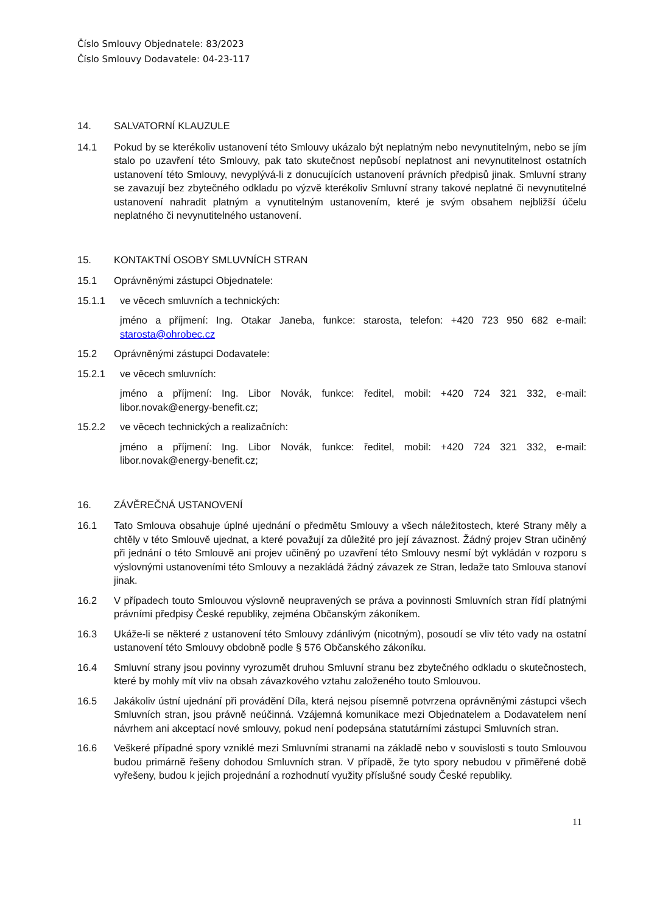Číslo Smlouvy Objednatele: 83/2023
Číslo Smlouvy Dodavatele: 04-23-117
14. SALVATORNÍ KLAUZULE
14.1 Pokud by se kterékoliv ustanovení této Smlouvy ukázalo být neplatným nebo nevynutitelným, nebo se jím stalo po uzavření této Smlouvy, pak tato skutečnost nepůsobí neplatnost ani nevynutitelnost ostatních ustanovení této Smlouvy, nevyplývá-li z donucujících ustanovení právních předpisů jinak. Smluvní strany se zavazují bez zbytečného odkladu po výzvě kterékoliv Smluvní strany takové neplatné či nevynutitelné ustanovení nahradit platným a vynutitelným ustanovením, které je svým obsahem nejbližší účelu neplatného či nevynutitelného ustanovení.
15. KONTAKTNÍ OSOBY SMLUVNÍCH STRAN
15.1 Oprávněnými zástupci Objednatele:
15.1.1 ve věcech smluvních a technických:
jméno a příjmení: Ing. Otakar Janeba, funkce: starosta, telefon: +420 723 950 682 e-mail: starosta@ohrobec.cz
15.2 Oprávněnými zástupci Dodavatele:
15.2.1 ve věcech smluvních:
jméno a příjmení: Ing. Libor Novák, funkce: ředitel, mobil: +420 724 321 332, e-mail: libor.novak@energy-benefit.cz;
15.2.2 ve věcech technických a realizačních:
jméno a příjmení: Ing. Libor Novák, funkce: ředitel, mobil: +420 724 321 332, e-mail: libor.novak@energy-benefit.cz;
16. ZÁVĚREČNÁ USTANOVENÍ
16.1 Tato Smlouva obsahuje úplné ujednání o předmětu Smlouvy a všech náležitostech, které Strany měly a chtěly v této Smlouvě ujednat, a které považují za důležité pro její závaznost. Žádný projev Stran učiněný při jednání o této Smlouvě ani projev učiněný po uzavření této Smlouvy nesmí být vykládán v rozporu s výslovnými ustanoveními této Smlouvy a nezakládá žádný závazek ze Stran, ledaže tato Smlouva stanoví jinak.
16.2 V případech touto Smlouvou výslovně neupravených se práva a povinnosti Smluvních stran řídí platnými právními předpisy České republiky, zejména Občanským zákoníkem.
16.3 Ukáže-li se některé z ustanovení této Smlouvy zdánlivým (nicotným), posoudí se vliv této vady na ostatní ustanovení této Smlouvy obdobně podle § 576 Občanského zákoníku.
16.4 Smluvní strany jsou povinny vyrozumět druhou Smluvní stranu bez zbytečného odkladu o skutečnostech, které by mohly mít vliv na obsah závazkového vztahu založeného touto Smlouvou.
16.5 Jakákoliv ústní ujednání při provádění Díla, která nejsou písemně potvrzena oprávněnými zástupci všech Smluvních stran, jsou právně neúčinná. Vzájemná komunikace mezi Objednatelem a Dodavatelem není návrhem ani akceptací nové smlouvy, pokud není podepsána statutárními zástupci Smluvních stran.
16.6 Veškeré případné spory vzniklé mezi Smluvními stranami na základě nebo v souvislosti s touto Smlouvou budou primárně řešeny dohodou Smluvních stran. V případě, že tyto spory nebudou v přiměřené době vyřešeny, budou k jejich projednání a rozhodnutí využity příslušné soudy České republiky.
11